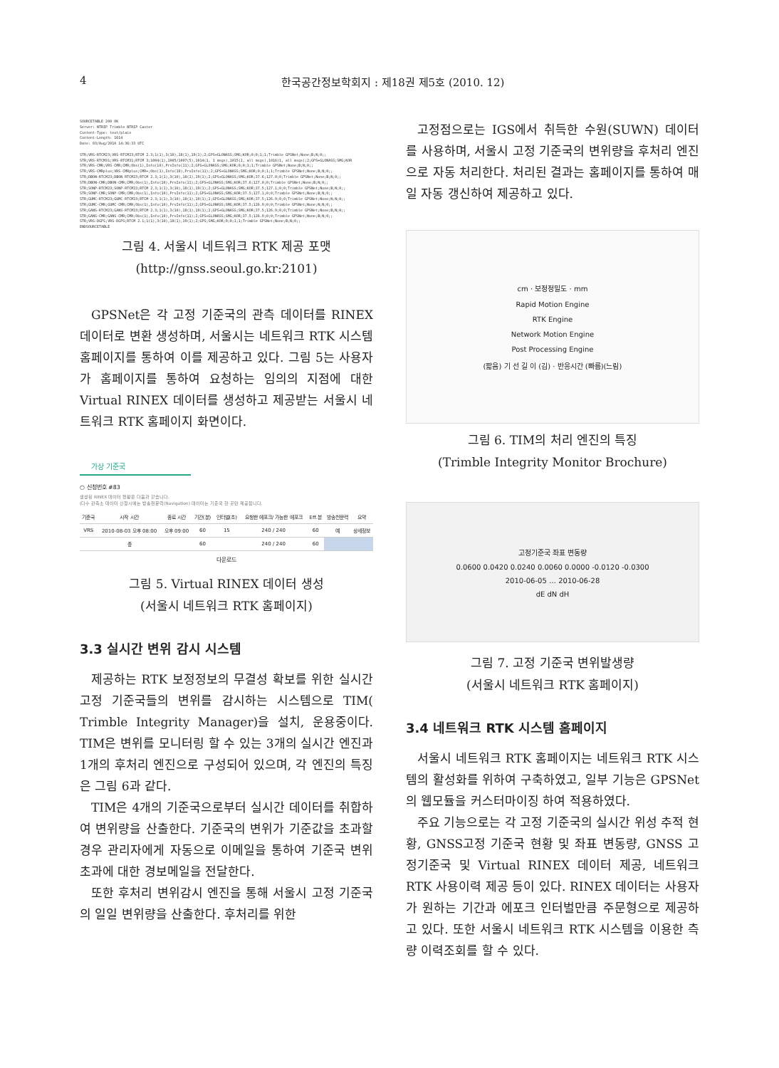4 한국공간정보학회지 : 제18권 제5호 (2010. 12)
SOURCETABLE 200 OK
Server: NTRIP Trimble NTRIP Caster
Content-Type: text/plain
Content-Length: 1614
Date: 03/Aug/2010 14:36:33 UTC

STR;VRS-RTCM23;VRS-RTCM23;RTCM 2.3;1(1),3(10),18(1),19(1);2;GPS+GLONASS;SMG;KOR;0;0;1;1;Trimble GPSNet;None;B;N;0;;
STR;VRS-RTCM31;VRS-RTCM31;RTCM 3;1004(1),1005/1007(5),1014(1, 1 msgs),1015(1, all msgs),1016(1, all msgs);2;GPS+GLONASS;SMG;KOR
STR;VRS-CMR;VRS-CMR;CMR;Obs(1),Info(10),PrsInfo(11);2;GPS+GLONASS;SMG;KOR;0;0;1;1;Trimble GPSNet;None;B;N;0;;
STR;VRS-CMRplus;VRS-CMRplus;CMR+;Obs(1),Info(10),PrsInfo(11);2;GPS+GLONASS;SMG;KOR;0;0;1;1;Trimble GPSNet;None;B;N;0;;
STR;DBON-RTCM23;DBON-RTCM23;RTCM 2.3;1(1),3(10),18(1),19(1);2;GPS+GLONASS;SMG;KOR;37.6;127.0;0;Trimble GPSNet;None;B;N;0;;
STR;DBON-CMR;DBON-CMR;CMR;Obs(1),Info(10),PrsInfo(11);2;GPS+GLONASS;SMG;KOR;37.6;127.0;0;Trimble GPSNet;None;B;N;0;;
STR;SONP-RTCM23;SONP-RTCM23;RTCM 2.3;1(1),3(10),18(1),19(1);2;GPS+GLONASS;SMG;KOR;37.5;127.1;0;0;Trimble GPSNet;None;B;N;0;;
STR;SONP-CMR;SONP-CMR;CMR;Obs(1),Info(10),PrsInfo(11);2;GPS+GLONASS;SMG;KOR;37.5;127.1;0;0;Trimble GPSNet;None;B;N;0;;
STR;GUMC-RTCM23;GUMC-RTCM23;RTCM 2.3;1(1),3(10),18(1),19(1);2;GPS+GLONASS;SMG;KOR;37.5;126.9;0;0;Trimble GPSNet;None;N;N;0;;
STR;GUMC-CMR;GUMC-CMR;CMR;Obs(1),Info(10),PrsInfo(11);2;GPS+GLONASS;SMG;KOR;37.5;126.9;0;0;Trimble GPSNet;None;N;N;0;;
STR;GANS-RTCM23;GANS-RTCM23;RTCM 2.3;1(1),3(10),18(1),19(1);2;GPS+GLONASS;SMG;KOR;37.5;126.9;0;0;Trimble GPSNet;None;B;N;0;;
STR;GANS-CMR;GANS-CMR;CMR;Obs(1),Info(10),PrsInfo(11);2;GPS+GLONASS;SMG;KOR;37.5;126.9;0;0;Trimble GPSNet;None;B;N;0;;
STR;VRS-DGPS;VRS-DGPS;RTCM 2.1;1(1),3(10),18(1),19(1);2;GPS;SMG;KOR;0;0;1;1;Trimble GPSNet;None;B;N;0;;
ENDSOURCETABLE
그림 4. 서울시 네트워크 RTK 제공 포맷
(http://gnss.seoul.go.kr:2101)
GPSNet은 각 고정 기준국의 관측 데이터를 RINEX 데이터로 변환 생성하며, 서울시는 네트워크 RTK 시스템 홈페이지를 통하여 이를 제공하고 있다. 그림 5는 사용자가 홈페이지를 통하여 요청하는 임의의 지점에 대한 Virtual RINEX 데이터를 생성하고 제공받는 서울시 네트워크 RTK 홈페이지 화면이다.
가상 기준국
○ 신청번호 #83
생성된 RINEX 데이터 현황은 다음과 같습니다.
(다수 관측소 데이터 신청시에는 방송천문력(Navigation) 데이터는 기준국 한 곳만 제공됩니다.
| 기준국 | 시작 시간 | 종료 시간 | 기간(분) | 인터벌(초) | 요청한 에포크/ 가능한 에포크 | Eff.분 | 방송천문력 | 요약 |
| --- | --- | --- | --- | --- | --- | --- | --- | --- |
| VRS | 2010-08-03 오후 08:00 | 오후 09:00 | 60 | 15 | 240 / 240 | 60 | 예 | 상세정보 |
| | 총 | | 60 | | 240 / 240 | 60 | | |
다운로드
그림 5. Virtual RINEX 데이터 생성
(서울시 네트워크 RTK 홈페이지)
3.3 실시간 변위 감시 시스템
제공하는 RTK 보정정보의 무결성 확보를 위한 실시간 고정 기준국들의 변위를 감시하는 시스템으로 TIM( Trimble Integrity Manager)을 설치, 운용중이다. TIM은 변위를 모니터링 할 수 있는 3개의 실시간 엔진과 1개의 후처리 엔진으로 구성되어 있으며, 각 엔진의 특징은 그림 6과 같다.
TIM은 4개의 기준국으로부터 실시간 데이터를 취합하여 변위량을 산출한다. 기준국의 변위가 기준값을 초과할 경우 관리자에게 자동으로 이메일을 통하여 기준국 변위 초과에 대한 경보메일을 전달한다.
또한 후처리 변위감시 엔진을 통해 서울시 고정 기준국의 일일 변위량을 산출한다. 후처리를 위한
고정점으로는 IGS에서 취득한 수원(SUWN) 데이터를 사용하며, 서울시 고정 기준국의 변위량을 후처리 엔진으로 자동 처리한다. 처리된 결과는 홈페이지를 통하여 매일 자동 갱신하여 제공하고 있다.
cm · 보정정밀도 · mm
Rapid Motion Engine
RTK Engine
Network Motion Engine
Post Processing Engine
(짧음) 기 선 길 이 (김) · 반응시간 (빠름)(느림)
그림 6. TIM의 처리 엔진의 특징
(Trimble Integrity Monitor Brochure)
고정기준국 좌표 변동량
0.0600 0.0420 0.0240 0.0060 0.0000 -0.0120 -0.0300
2010-06-05 … 2010-06-28
dE dN dH
그림 7. 고정 기준국 변위발생량
(서울시 네트워크 RTK 홈페이지)
3.4 네트워크 RTK 시스템 홈페이지
서울시 네트워크 RTK 홈페이지는 네트워크 RTK 시스템의 활성화를 위하여 구축하였고, 일부 기능은 GPSNet의 웹모듈을 커스터마이징 하여 적용하였다.
주요 기능으로는 각 고정 기준국의 실시간 위성 추적 현황, GNSS고정 기준국 현황 및 좌표 변동량, GNSS 고정기준국 및 Virtual RINEX 데이터 제공, 네트워크 RTK 사용이력 제공 등이 있다. RINEX 데이터는 사용자가 원하는 기간과 에포크 인터벌만큼 주문형으로 제공하고 있다. 또한 서울시 네트워크 RTK 시스템을 이용한 측량 이력조회를 할 수 있다.